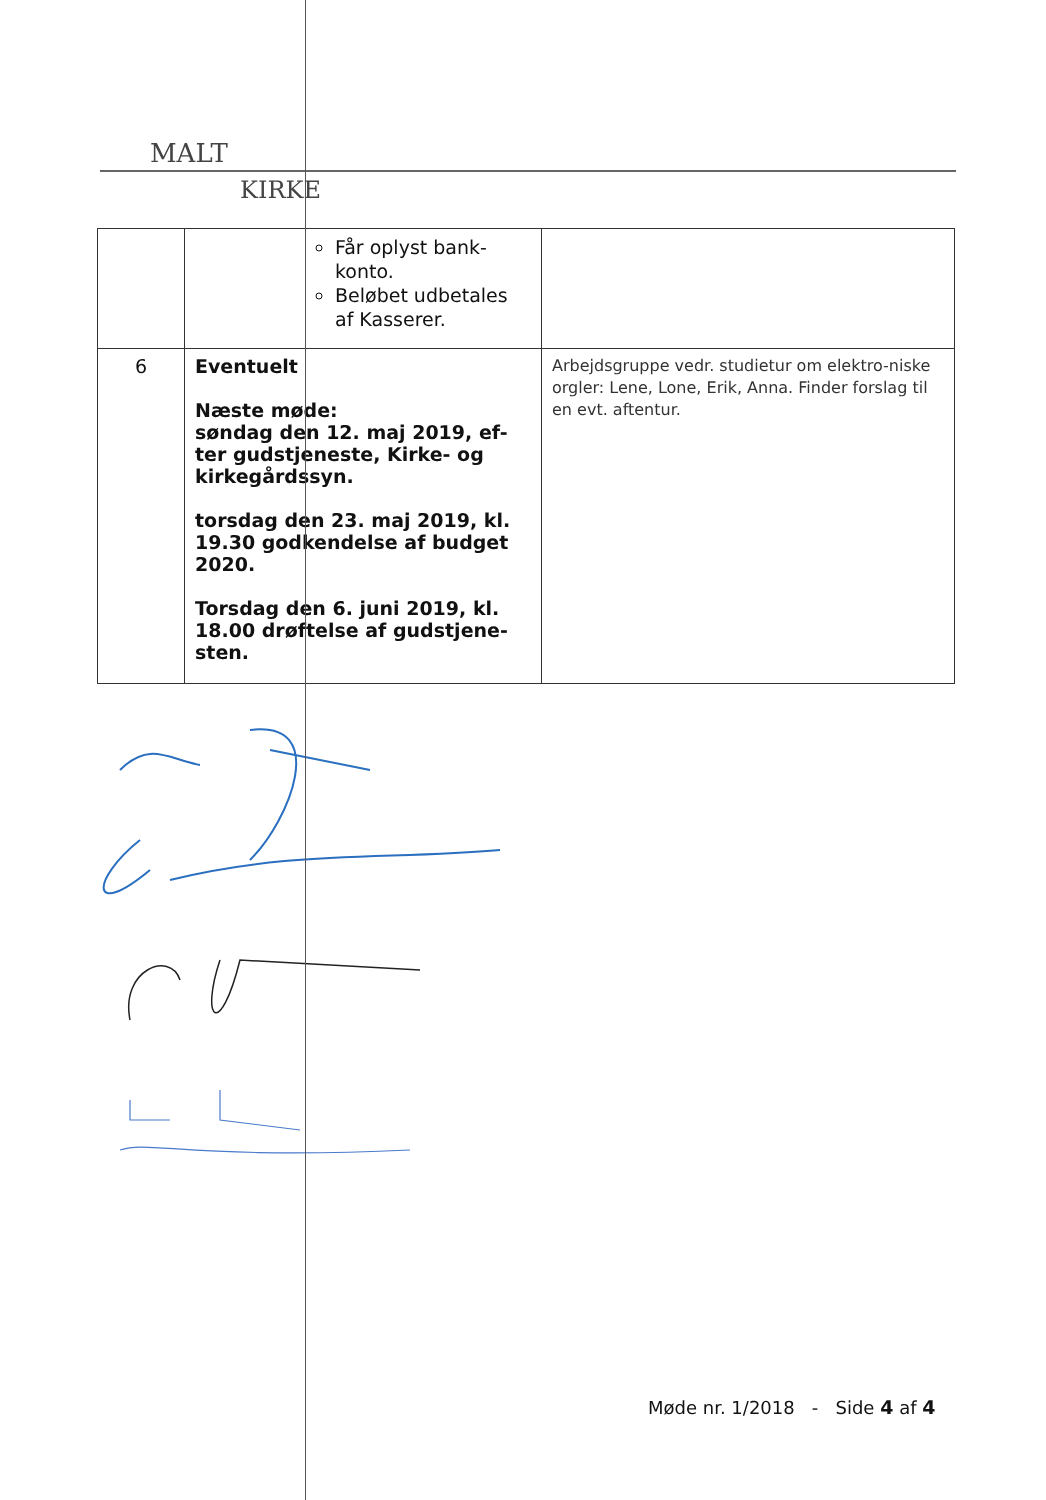MALT
KIRKE
| | Får oplyst bank-konto. Beløbet udbetales af Kasserer. | |
| 6 | Eventuelt Næste møde: søndag den 12. maj 2019, ef-ter gudstjeneste, Kirke- og kirkegårdssyn. torsdag den 23. maj 2019, kl. 19.30 godkendelse af budget 2020. Torsdag den 6. juni 2019, kl. 18.00 drøftelse af gudstjene-sten. | Arbejdsgruppe vedr. studietur om elektro-niske orgler: Lene, Lone, Erik, Anna. Finder forslag til en evt. aftentur. |
Møde nr. 1/2018 - Side 4 af 4